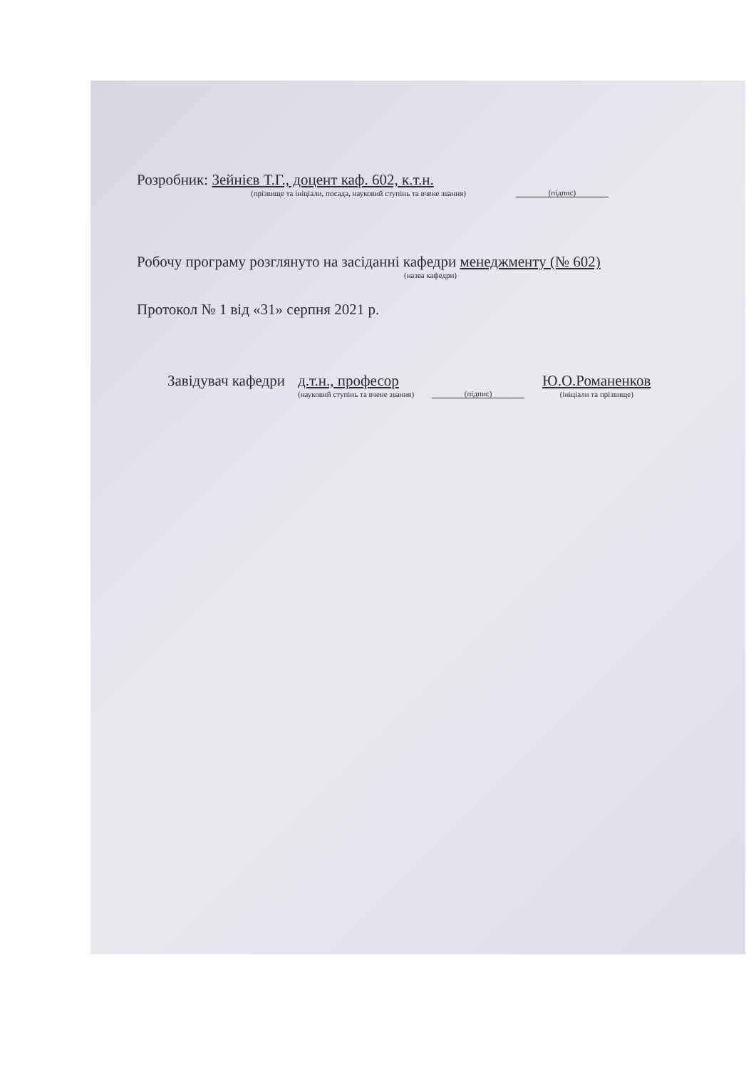Розробник: Зейнієв Т.Г., доцент каф. 602, к.т.н.
(прізвище та ініціали, посада, науковий ступінь та вчене звання)
(підпис)
Робочу програму розглянуто на засіданні кафедри менеджменту (№ 602)
(назва кафедри)
Протокол № 1 від «31» серпня 2021 р.
Завідувач кафедри
д.т.н., професор
(науковий ступінь та вчене звання)
(підпис)
Ю.О.Романенков
(ініціали та прізвище)